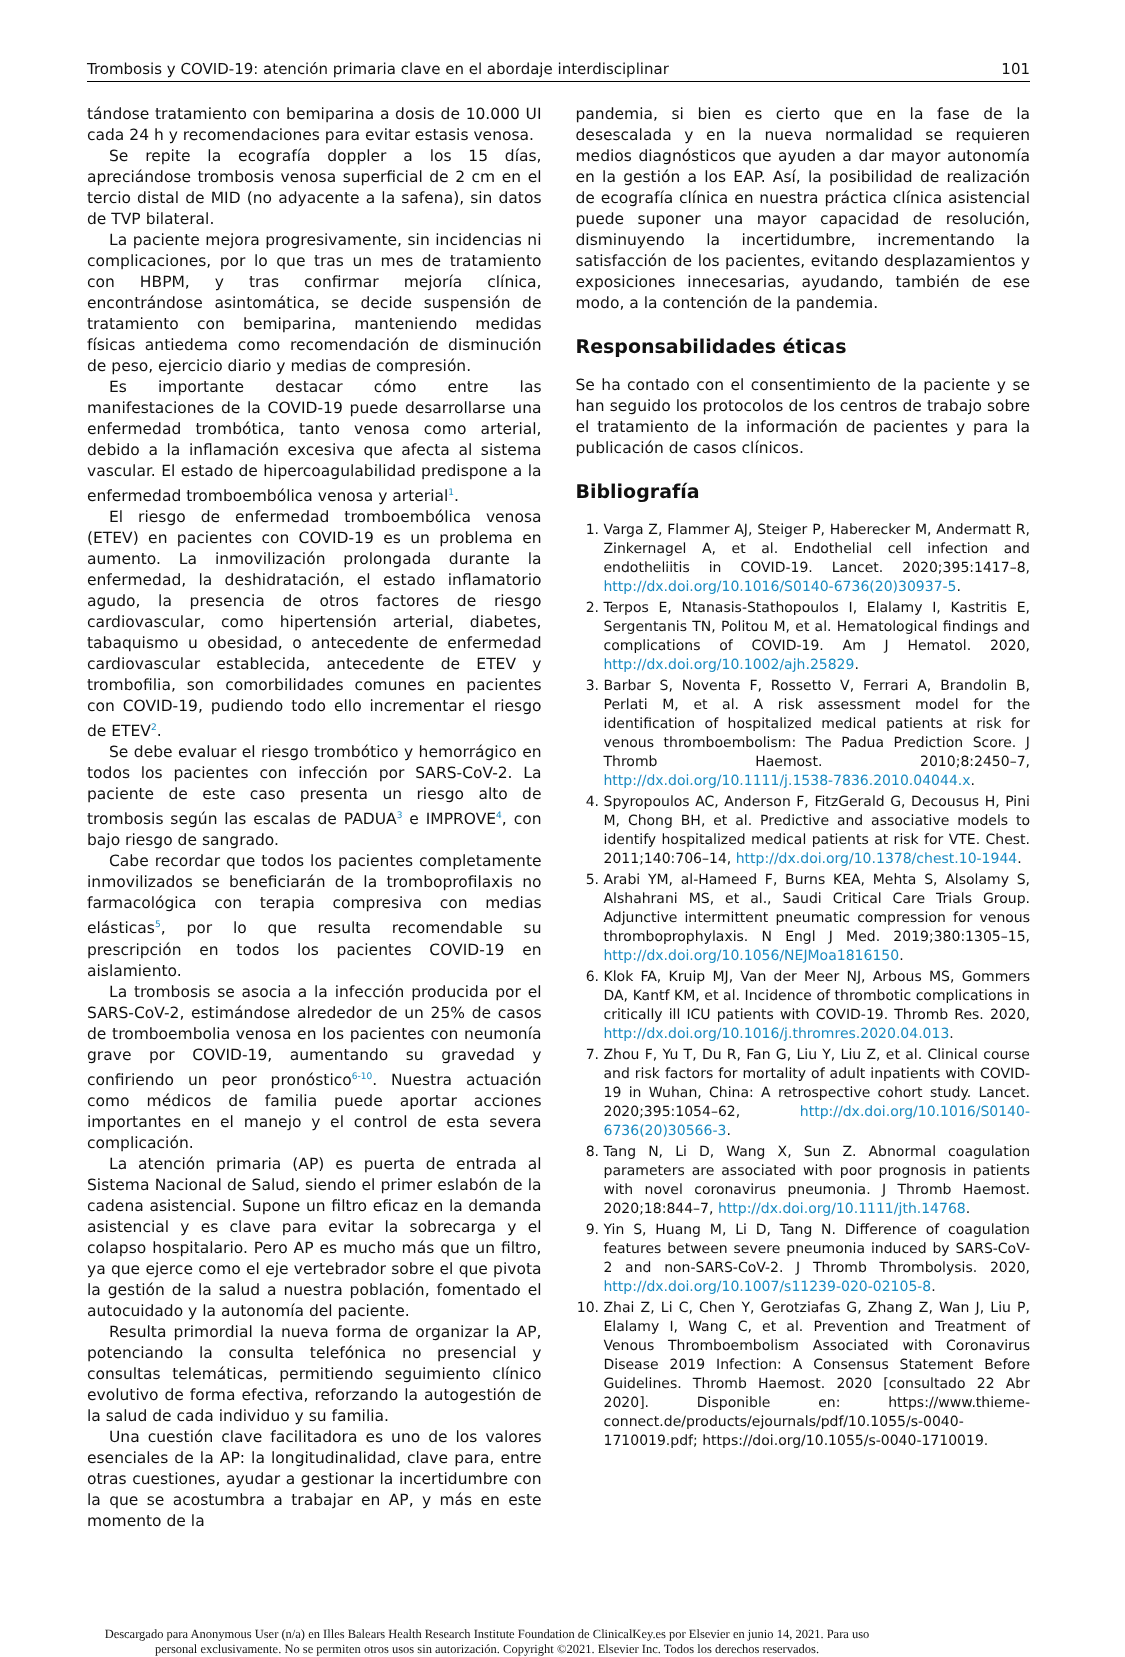Trombosis y COVID-19: atención primaria clave en el abordaje interdisciplinar 101
tándose tratamiento con bemiparina a dosis de 10.000 UI cada 24 h y recomendaciones para evitar estasis venosa.
Se repite la ecografía doppler a los 15 días, apreciándose trombosis venosa superficial de 2 cm en el tercio distal de MID (no adyacente a la safena), sin datos de TVP bilateral.
La paciente mejora progresivamente, sin incidencias ni complicaciones, por lo que tras un mes de tratamiento con HBPM, y tras confirmar mejoría clínica, encontrándose asintomática, se decide suspensión de tratamiento con bemiparina, manteniendo medidas físicas antiedema como recomendación de disminución de peso, ejercicio diario y medias de compresión.
Es importante destacar cómo entre las manifestaciones de la COVID-19 puede desarrollarse una enfermedad trombótica, tanto venosa como arterial, debido a la inflamación excesiva que afecta al sistema vascular. El estado de hipercoagulabilidad predispone a la enfermedad tromboembólica venosa y arterial<sup>1</sup>.
El riesgo de enfermedad tromboembólica venosa (ETEV) en pacientes con COVID-19 es un problema en aumento. La inmovilización prolongada durante la enfermedad, la deshidratación, el estado inflamatorio agudo, la presencia de otros factores de riesgo cardiovascular, como hipertensión arterial, diabetes, tabaquismo u obesidad, o antecedente de enfermedad cardiovascular establecida, antecedente de ETEV y trombofilia, son comorbilidades comunes en pacientes con COVID-19, pudiendo todo ello incrementar el riesgo de ETEV<sup>2</sup>.
Se debe evaluar el riesgo trombótico y hemorrágico en todos los pacientes con infección por SARS-CoV-2. La paciente de este caso presenta un riesgo alto de trombosis según las escalas de PADUA<sup>3</sup> e IMPROVE<sup>4</sup>, con bajo riesgo de sangrado.
Cabe recordar que todos los pacientes completamente inmovilizados se beneficiarán de la tromboprofilaxis no farmacológica con terapia compresiva con medias elásticas<sup>5</sup>, por lo que resulta recomendable su prescripción en todos los pacientes COVID-19 en aislamiento.
La trombosis se asocia a la infección producida por el SARS-CoV-2, estimándose alrededor de un 25% de casos de tromboembolia venosa en los pacientes con neumonía grave por COVID-19, aumentando su gravedad y confiriendo un peor pronóstico<sup>6-10</sup>. Nuestra actuación como médicos de familia puede aportar acciones importantes en el manejo y el control de esta severa complicación.
La atención primaria (AP) es puerta de entrada al Sistema Nacional de Salud, siendo el primer eslabón de la cadena asistencial. Supone un filtro eficaz en la demanda asistencial y es clave para evitar la sobrecarga y el colapso hospitalario. Pero AP es mucho más que un filtro, ya que ejerce como el eje vertebrador sobre el que pivota la gestión de la salud a nuestra población, fomentado el autocuidado y la autonomía del paciente.
Resulta primordial la nueva forma de organizar la AP, potenciando la consulta telefónica no presencial y consultas telemáticas, permitiendo seguimiento clínico evolutivo de forma efectiva, reforzando la autogestión de la salud de cada individuo y su familia.
Una cuestión clave facilitadora es uno de los valores esenciales de la AP: la longitudinalidad, clave para, entre otras cuestiones, ayudar a gestionar la incertidumbre con la que se acostumbra a trabajar en AP, y más en este momento de la
pandemia, si bien es cierto que en la fase de la desescalada y en la nueva normalidad se requieren medios diagnósticos que ayuden a dar mayor autonomía en la gestión a los EAP. Así, la posibilidad de realización de ecografía clínica en nuestra práctica clínica asistencial puede suponer una mayor capacidad de resolución, disminuyendo la incertidumbre, incrementando la satisfacción de los pacientes, evitando desplazamientos y exposiciones innecesarias, ayudando, también de ese modo, a la contención de la pandemia.
Responsabilidades éticas
Se ha contado con el consentimiento de la paciente y se han seguido los protocolos de los centros de trabajo sobre el tratamiento de la información de pacientes y para la publicación de casos clínicos.
Bibliografía
1. Varga Z, Flammer AJ, Steiger P, Haberecker M, Andermatt R, Zinkernagel A, et al. Endothelial cell infection and endotheliitis in COVID-19. Lancet. 2020;395:1417–8, http://dx.doi.org/10.1016/S0140-6736(20)30937-5.
2. Terpos E, Ntanasis-Stathopoulos I, Elalamy I, Kastritis E, Sergentanis TN, Politou M, et al. Hematological findings and complications of COVID-19. Am J Hematol. 2020, http://dx.doi.org/10.1002/ajh.25829.
3. Barbar S, Noventa F, Rossetto V, Ferrari A, Brandolin B, Perlati M, et al. A risk assessment model for the identification of hospitalized medical patients at risk for venous thromboembolism: The Padua Prediction Score. J Thromb Haemost. 2010;8:2450–7, http://dx.doi.org/10.1111/j.1538-7836.2010.04044.x.
4. Spyropoulos AC, Anderson F, FitzGerald G, Decousus H, Pini M, Chong BH, et al. Predictive and associative models to identify hospitalized medical patients at risk for VTE. Chest. 2011;140:706–14, http://dx.doi.org/10.1378/chest.10-1944.
5. Arabi YM, al-Hameed F, Burns KEA, Mehta S, Alsolamy S, Alshahrani MS, et al., Saudi Critical Care Trials Group. Adjunctive intermittent pneumatic compression for venous thromboprophylaxis. N Engl J Med. 2019;380:1305–15, http://dx.doi.org/10.1056/NEJMoa1816150.
6. Klok FA, Kruip MJ, Van der Meer NJ, Arbous MS, Gommers DA, Kantf KM, et al. Incidence of thrombotic complications in critically ill ICU patients with COVID-19. Thromb Res. 2020, http://dx.doi.org/10.1016/j.thromres.2020.04.013.
7. Zhou F, Yu T, Du R, Fan G, Liu Y, Liu Z, et al. Clinical course and risk factors for mortality of adult inpatients with COVID-19 in Wuhan, China: A retrospective cohort study. Lancet. 2020;395:1054–62, http://dx.doi.org/10.1016/S0140-6736(20)30566-3.
8. Tang N, Li D, Wang X, Sun Z. Abnormal coagulation parameters are associated with poor prognosis in patients with novel coronavirus pneumonia. J Thromb Haemost. 2020;18:844–7, http://dx.doi.org/10.1111/jth.14768.
9. Yin S, Huang M, Li D, Tang N. Difference of coagulation features between severe pneumonia induced by SARS-CoV-2 and non-SARS-CoV-2. J Thromb Thrombolysis. 2020, http://dx.doi.org/10.1007/s11239-020-02105-8.
10. Zhai Z, Li C, Chen Y, Gerotziafas G, Zhang Z, Wan J, Liu P, Elalamy I, Wang C, et al. Prevention and Treatment of Venous Thromboembolism Associated with Coronavirus Disease 2019 Infection: A Consensus Statement Before Guidelines. Thromb Haemost. 2020 [consultado 22 Abr 2020]. Disponible en: https://www.thieme-connect.de/products/ejournals/pdf/10.1055/s-0040-1710019.pdf; https://doi.org/10.1055/s-0040-1710019.
Descargado para Anonymous User (n/a) en Illes Balears Health Research Institute Foundation de ClinicalKey.es por Elsevier en junio 14, 2021. Para uso personal exclusivamente. No se permiten otros usos sin autorización. Copyright ©2021. Elsevier Inc. Todos los derechos reservados.